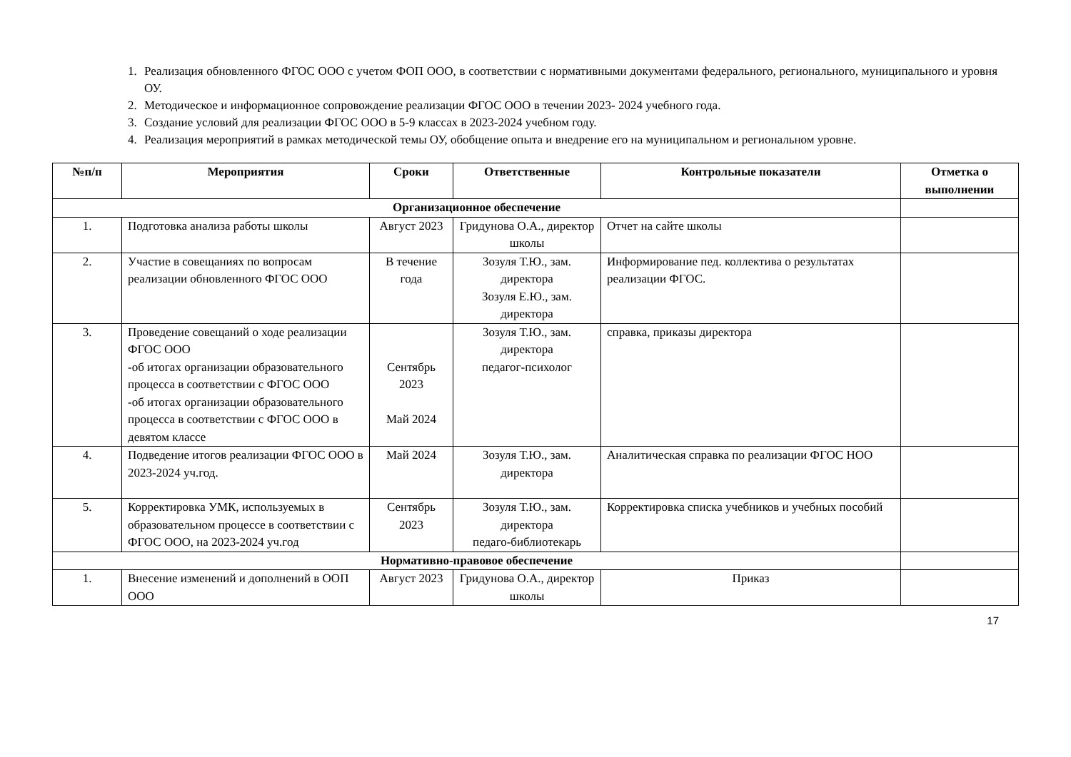1. Реализация обновленного ФГОС ООО с учетом ФОП ООО, в соответствии с нормативными документами федерального, регионального, муниципального и уровня ОУ.
2. Методическое и информационное сопровождение реализации ФГОС ООО в течении 2023- 2024 учебного года.
3. Создание условий для реализации ФГОС ООО в 5-9 классах в 2023-2024 учебном году.
4. Реализация мероприятий в рамках методической темы ОУ, обобщение опыта и внедрение его на муниципальном и региональном уровне.
| №п/п | Мероприятия | Сроки | Ответственные | Контрольные показатели | Отметка о выполнении |
| --- | --- | --- | --- | --- | --- |
| Организационное обеспечение | | | | | |
| 1. | Подготовка анализа работы школы | Август 2023 | Гридунова О.А., директор школы | Отчет на сайте школы | |
| 2. | Участие в совещаниях по вопросам реализации обновленного ФГОС ООО | В течение года | Зозуля Т.Ю., зам. директора Зозуля Е.Ю., зам. директора | Информирование пед. коллектива о результатах реализации ФГОС. | |
| 3. | Проведение совещаний о ходе реализации ФГОС ООО -об итогах организации образовательного процесса в соответствии с ФГОС ООО -об итогах организации образовательного процесса в соответствии с ФГОС ООО в девятом классе | Сентябрь 2023 Май 2024 | Зозуля Т.Ю., зам. директора педагог-психолог | справка, приказы директора | |
| 4. | Подведение итогов реализации ФГОС ООО в 2023-2024 уч.год. | Май 2024 | Зозуля Т.Ю., зам. директора | Аналитическая справка по реализации ФГОС НОО | |
| 5. | Корректировка УМК, используемых в образовательном процессе в соответствии с ФГОС ООО, на 2023-2024 уч.год | Сентябрь 2023 | Зозуля Т.Ю., зам. директора педаго-библиотекарь | Корректировка списка учебников и учебных пособий | |
| Нормативно-правовое обеспечение | | | | | |
| 1. | Внесение изменений и дополнений в ООП ООО | Август 2023 | Гридунова О.А., директор школы | Приказ | |
17